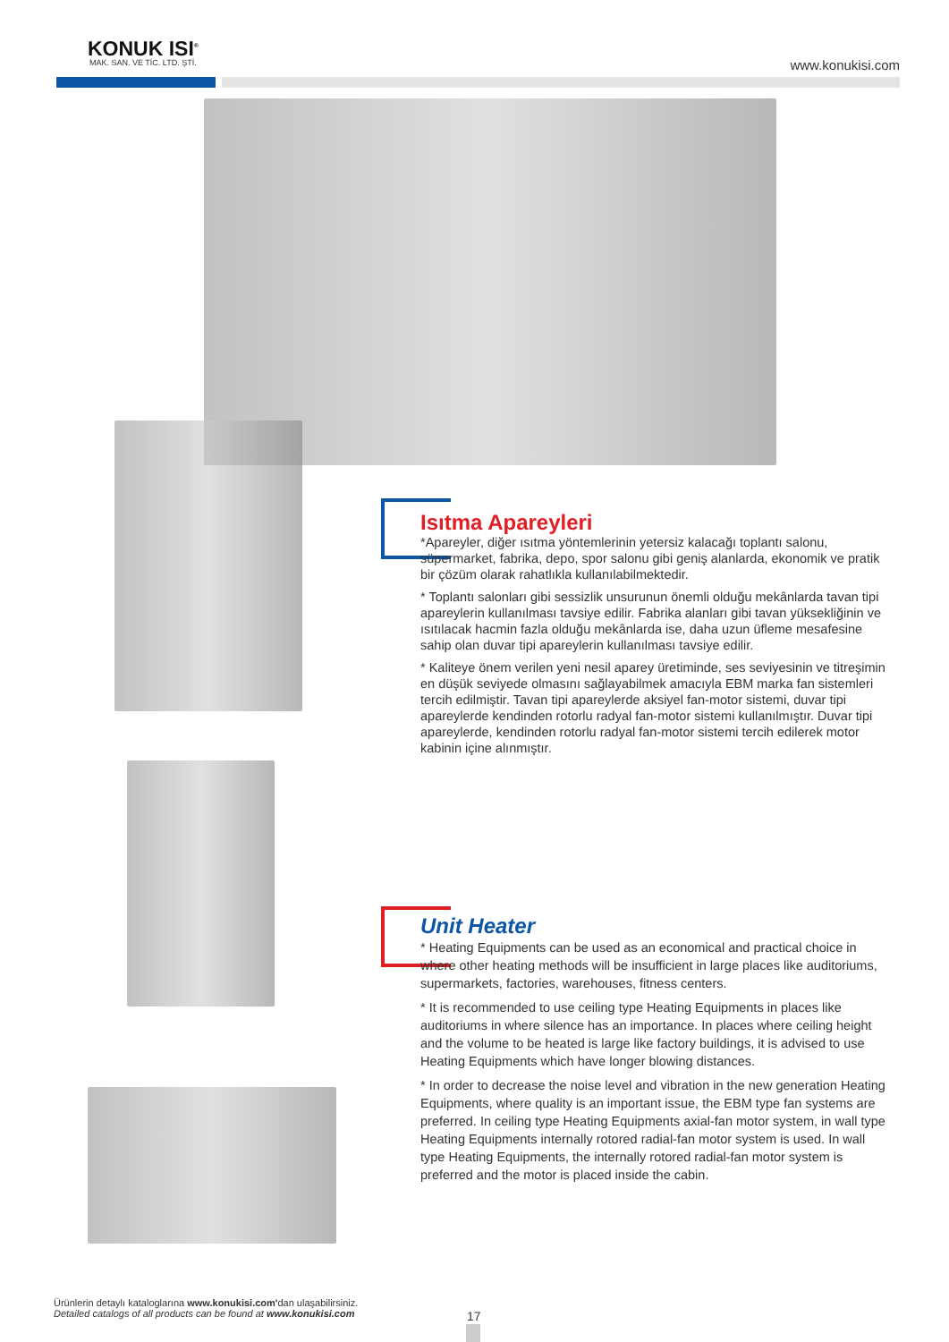KONUK ISI<sup>®</sup>
MAK. SAN. VE TİC. LTD. ŞTİ.
www.konukisi.com
Isıtma Apareyleri
*Apareyler, diğer ısıtma yöntemlerinin yetersiz kalacağı toplantı salonu, süpermarket, fabrika, depo, spor salonu gibi geniş alanlarda, ekonomik ve pratik bir çözüm olarak rahatlıkla kullanılabilmektedir.
* Toplantı salonları gibi sessizlik unsurunun önemli olduğu mekânlarda tavan tipi apareylerin kullanılması tavsiye edilir. Fabrika alanları gibi tavan yüksekliğinin ve ısıtılacak hacmin fazla olduğu mekânlarda ise, daha uzun üfleme mesafesine sahip olan duvar tipi apareylerin kullanılması tavsiye edilir.
* Kaliteye önem verilen yeni nesil aparey üretiminde, ses seviyesinin ve titreşimin en düşük seviyede olmasını sağlayabilmek amacıyla EBM marka fan sistemleri tercih edilmiştir. Tavan tipi apareylerde aksiyel fan-motor sistemi, duvar tipi apareylerde kendinden rotorlu radyal fan-motor sistemi kullanılmıştır. Duvar tipi apareylerde, kendinden rotorlu radyal fan-motor sistemi tercih edilerek motor kabinin içine alınmıştır.
Unit Heater
* Heating Equipments can be used as an economical and practical choice in where other heating methods will be insufficient in large places like auditoriums, supermarkets, factories, warehouses, fitness centers.
* It is recommended to use ceiling type Heating Equipments in places like auditoriums in where silence has an importance. In places where ceiling height and the volume to be heated is large like factory buildings, it is advised to use Heating Equipments which have longer blowing distances.
* In order to decrease the noise level and vibration in the new generation Heating Equipments, where quality is an important issue, the EBM type fan systems are preferred. In ceiling type Heating Equipments axial-fan motor system, in wall type Heating Equipments internally rotored radial-fan motor system is used. In wall type Heating Equipments, the internally rotored radial-fan motor system is preferred and the motor is placed inside the cabin.
Ürünlerin detaylı kataloglarına www.konukisi.com'dan ulaşabilirsiniz.
Detailed catalogs of all products can be found at www.konukisi.com
17